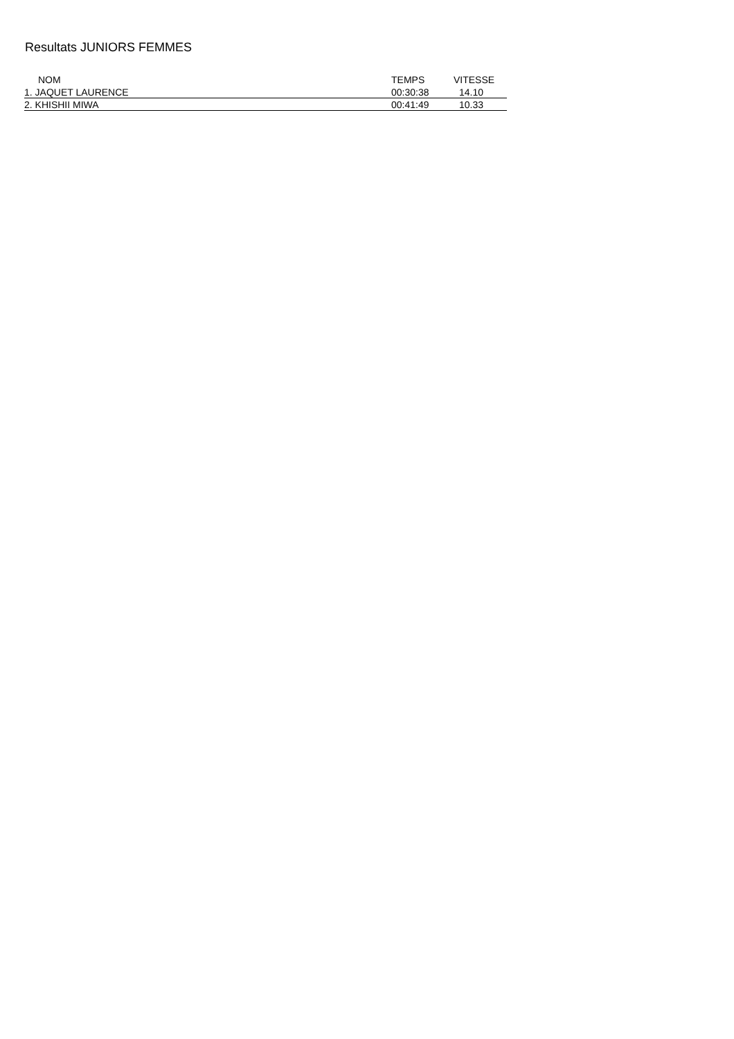Resultats JUNIORS FEMMES
| NOM | TEMPS | VITESSE |
| --- | --- | --- |
| 1. JAQUET LAURENCE | 00:30:38 | 14.10 |
| 2. KHISHII MIWA | 00:41:49 | 10.33 |